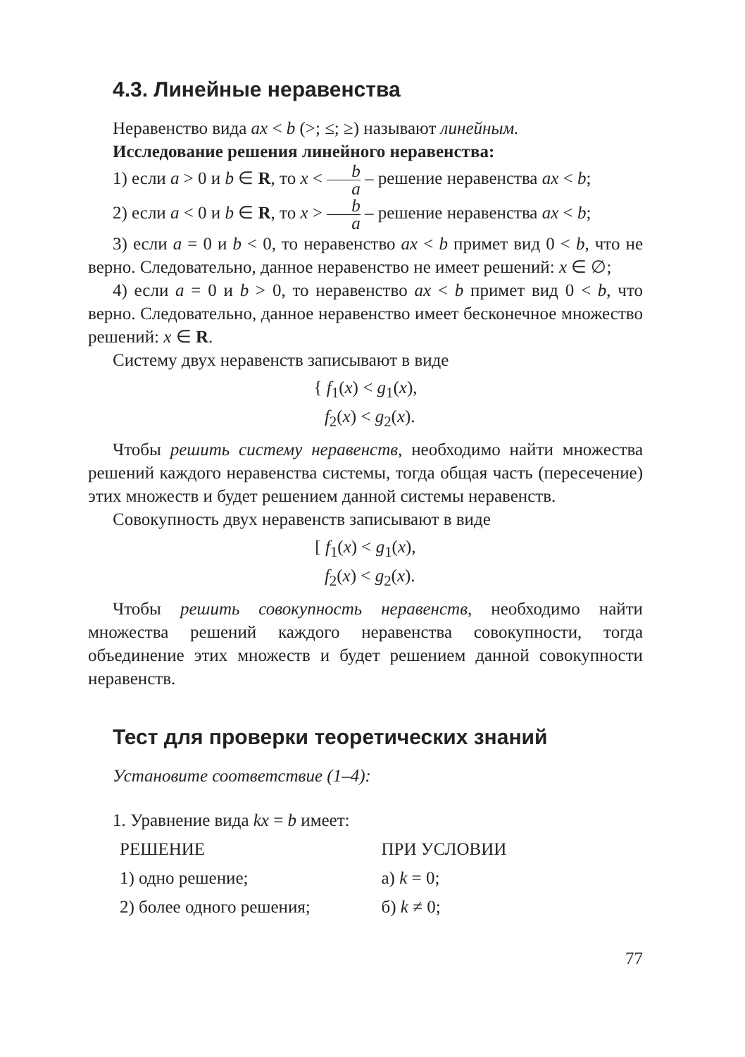4.3. Линейные неравенства
Неравенство вида ax < b (>; ≤; ≥) называют линейным.
Исследование решения линейного неравенства:
1) если a > 0 и b ∈ R, то x < b a – решение неравенства ax < b;
2) если a < 0 и b ∈ R, то x > b a – решение неравенства ax < b;
3) если a = 0 и b < 0, то неравенство ax < b примет вид 0 < b, что не верно. Следовательно, данное неравенство не имеет решений: x ∈ ∅;
4) если a = 0 и b > 0, то неравенство ax < b примет вид 0 < b, что верно. Следовательно, данное неравенство имеет бесконечное множество решений: x ∈ R.
Систему двух неравенств записывают в виде
{ f<sub>1</sub>(x) < g<sub>1</sub>(x),
f<sub>2</sub>(x) < g<sub>2</sub>(x).
Чтобы решить систему неравенств, необходимо найти множества решений каждого неравенства системы, тогда общая часть (пересечение) этих множеств и будет решением данной системы неравенств.
Совокупность двух неравенств записывают в виде
[ f<sub>1</sub>(x) < g<sub>1</sub>(x),
f<sub>2</sub>(x) < g<sub>2</sub>(x).
Чтобы решить совокупность неравенств, необходимо найти множества решений каждого неравенства совокупности, тогда объединение этих множеств и будет решением данной совокупности неравенств.
Тест для проверки теоретических знаний
Установите соответствие (1–4):
1. Уравнение вида kx = b имеет:
РЕШЕНИЕ ПРИ УСЛОВИИ
1) одно решение; а) k = 0;
2) более одного решения; б) k ≠ 0;
77